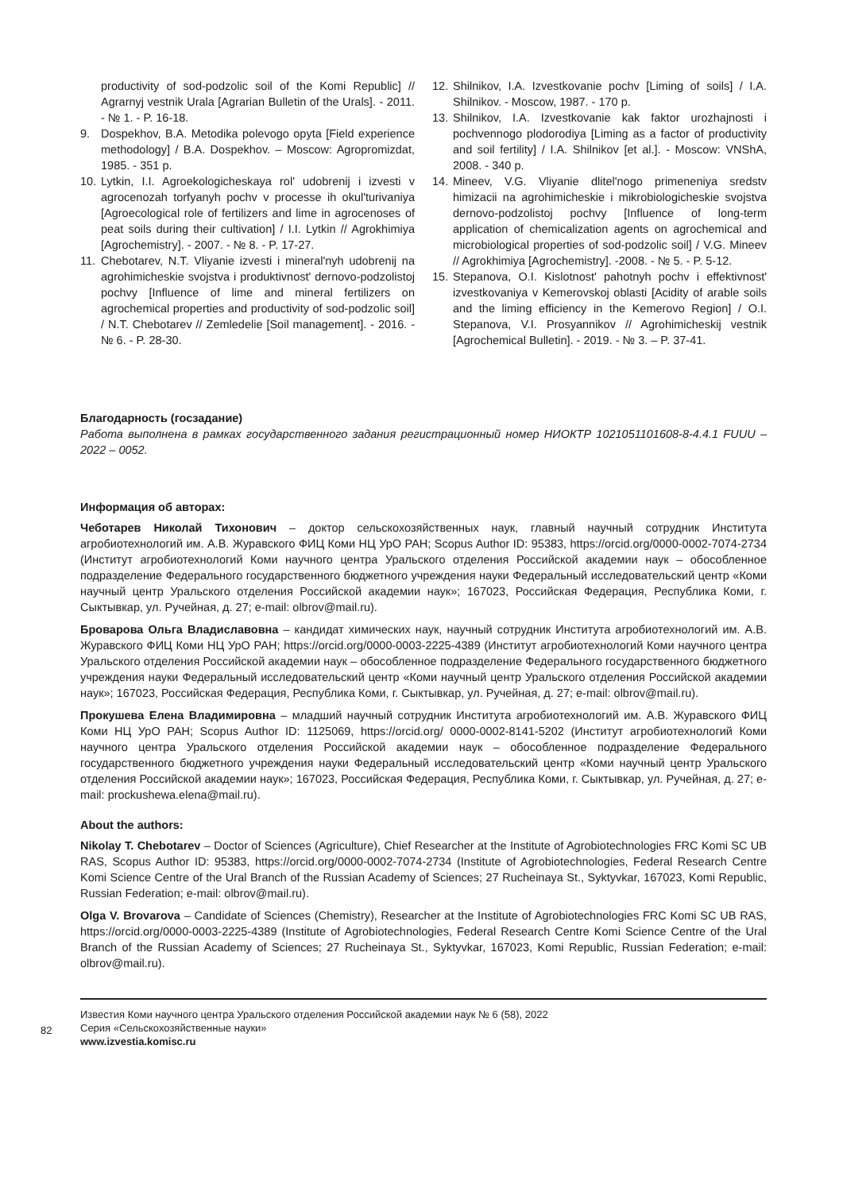productivity of sod-podzolic soil of the Komi Republic] // Agrarnyj vestnik Urala [Agrarian Bulletin of the Urals]. - 2011. - № 1. - P. 16-18.
9. Dospekhov, B.A. Metodika polevogo opyta [Field experience methodology] / B.A. Dospekhov. – Moscow: Agropromizdat, 1985. - 351 p.
10. Lytkin, I.I. Agroekologicheskaya rol' udobrenij i izvesti v agrocenozah torfyanyh pochv v processe ih okul'turivaniya [Agroecological role of fertilizers and lime in agrocenoses of peat soils during their cultivation] / I.I. Lytkin // Agrokhimiya [Agrochemistry]. - 2007. - № 8. - P. 17-27.
11. Chebotarev, N.T. Vliyanie izvesti i mineral'nyh udobrenij na agrohimicheskie svojstva i produktivnost' dernovo-podzolistoj pochvy [Influence of lime and mineral fertilizers on agrochemical properties and productivity of sod-podzolic soil] / N.T. Chebotarev // Zemledelie [Soil management]. - 2016. - № 6. - P. 28-30.
12. Shilnikov, I.A. Izvestkovanie pochv [Liming of soils] / I.A. Shilnikov. - Moscow, 1987. - 170 p.
13. Shilnikov, I.A. Izvestkovanie kak faktor urozhajnosti i pochvennogo plodorodiya [Liming as a factor of productivity and soil fertility] / I.A. Shilnikov [et al.]. - Moscow: VNShA, 2008. - 340 p.
14. Mineev, V.G. Vliyanie dlitel'nogo primeneniya sredstv himizacii na agrohimicheskie i mikrobiologicheskie svojstva dernovo-podzolistoj pochvy [Influence of long-term application of chemicalization agents on agrochemical and microbiological properties of sod-podzolic soil] / V.G. Mineev // Agrokhimiya [Agrochemistry]. -2008. - № 5. - P. 5-12.
15. Stepanova, O.I. Kislotnost' pahotnyh pochv i effektivnost' izvestkovaniya v Kemerovskoj oblasti [Acidity of arable soils and the liming efficiency in the Kemerovo Region] / O.I. Stepanova, V.I. Prosyannikov // Agrohimicheskij vestnik [Agrochemical Bulletin]. - 2019. - № 3. – P. 37-41.
Благодарность (госзадание)
Работа выполнена в рамках государственного задания регистрационный номер НИОКТР 1021051101608-8-4.4.1 FUUU – 2022 – 0052.
Информация об авторах:
Чеботарев Николай Тихонович – доктор сельскохозяйственных наук, главный научный сотрудник Института агробиотехнологий им. А.В. Журавского ФИЦ Коми НЦ УрО РАН; Scopus Author ID: 95383, https://orcid.org/0000-0002-7074-2734 (Институт агробиотехнологий Коми научного центра Уральского отделения Российской академии наук – обособленное подразделение Федерального государственного бюджетного учреждения науки Федеральный исследовательский центр «Коми научный центр Уральского отделения Российской академии наук»; 167023, Российская Федерация, Республика Коми, г. Сыктывкар, ул. Ручейная, д. 27; e-mail: olbrov@mail.ru).
Броварова Ольга Владиславовна – кандидат химических наук, научный сотрудник Института агробиотехнологий им. А.В. Журавского ФИЦ Коми НЦ УрО РАН; https://orcid.org/0000-0003-2225-4389 (Институт агробиотехнологий Коми научного центра Уральского отделения Российской академии наук – обособленное подразделение Федерального государственного бюджетного учреждения науки Федеральный исследовательский центр «Коми научный центр Уральского отделения Российской академии наук»; 167023, Российская Федерация, Республика Коми, г. Сыктывкар, ул. Ручейная, д. 27; e-mail: olbrov@mail.ru).
Прокушева Елена Владимировна – младший научный сотрудник Института агробиотехнологий им. А.В. Журавского ФИЦ Коми НЦ УрО РАН; Scopus Author ID: 1125069, https://orcid.org/ 0000-0002-8141-5202 (Институт агробиотехнологий Коми научного центра Уральского отделения Российской академии наук – обособленное подразделение Федерального государственного бюджетного учреждения науки Федеральный исследовательский центр «Коми научный центр Уральского отделения Российской академии наук»; 167023, Российская Федерация, Республика Коми, г. Сыктывкар, ул. Ручейная, д. 27; e-mail: prockushewa.elena@mail.ru).
About the authors:
Nikolay T. Chebotarev – Doctor of Sciences (Agriculture), Chief Researcher at the Institute of Agrobiotechnologies FRC Komi SC UB RAS, Scopus Author ID: 95383, https://orcid.org/0000-0002-7074-2734 (Institute of Agrobiotechnologies, Federal Research Centre Komi Science Centre of the Ural Branch of the Russian Academy of Sciences; 27 Rucheinaya St., Syktyvkar, 167023, Komi Republic, Russian Federation; e-mail: olbrov@mail.ru).
Olga V. Brovarova – Candidate of Sciences (Chemistry), Researcher at the Institute of Agrobiotechnologies FRC Komi SC UB RAS, https://orcid.org/0000-0003-2225-4389 (Institute of Agrobiotechnologies, Federal Research Centre Komi Science Centre of the Ural Branch of the Russian Academy of Sciences; 27 Rucheinaya St., Syktyvkar, 167023, Komi Republic, Russian Federation; e-mail: olbrov@mail.ru).
82
Известия Коми научного центра Уральского отделения Российской академии наук № 6 (58), 2022
Серия «Сельскохозяйственные науки»
www.izvestia.komisc.ru